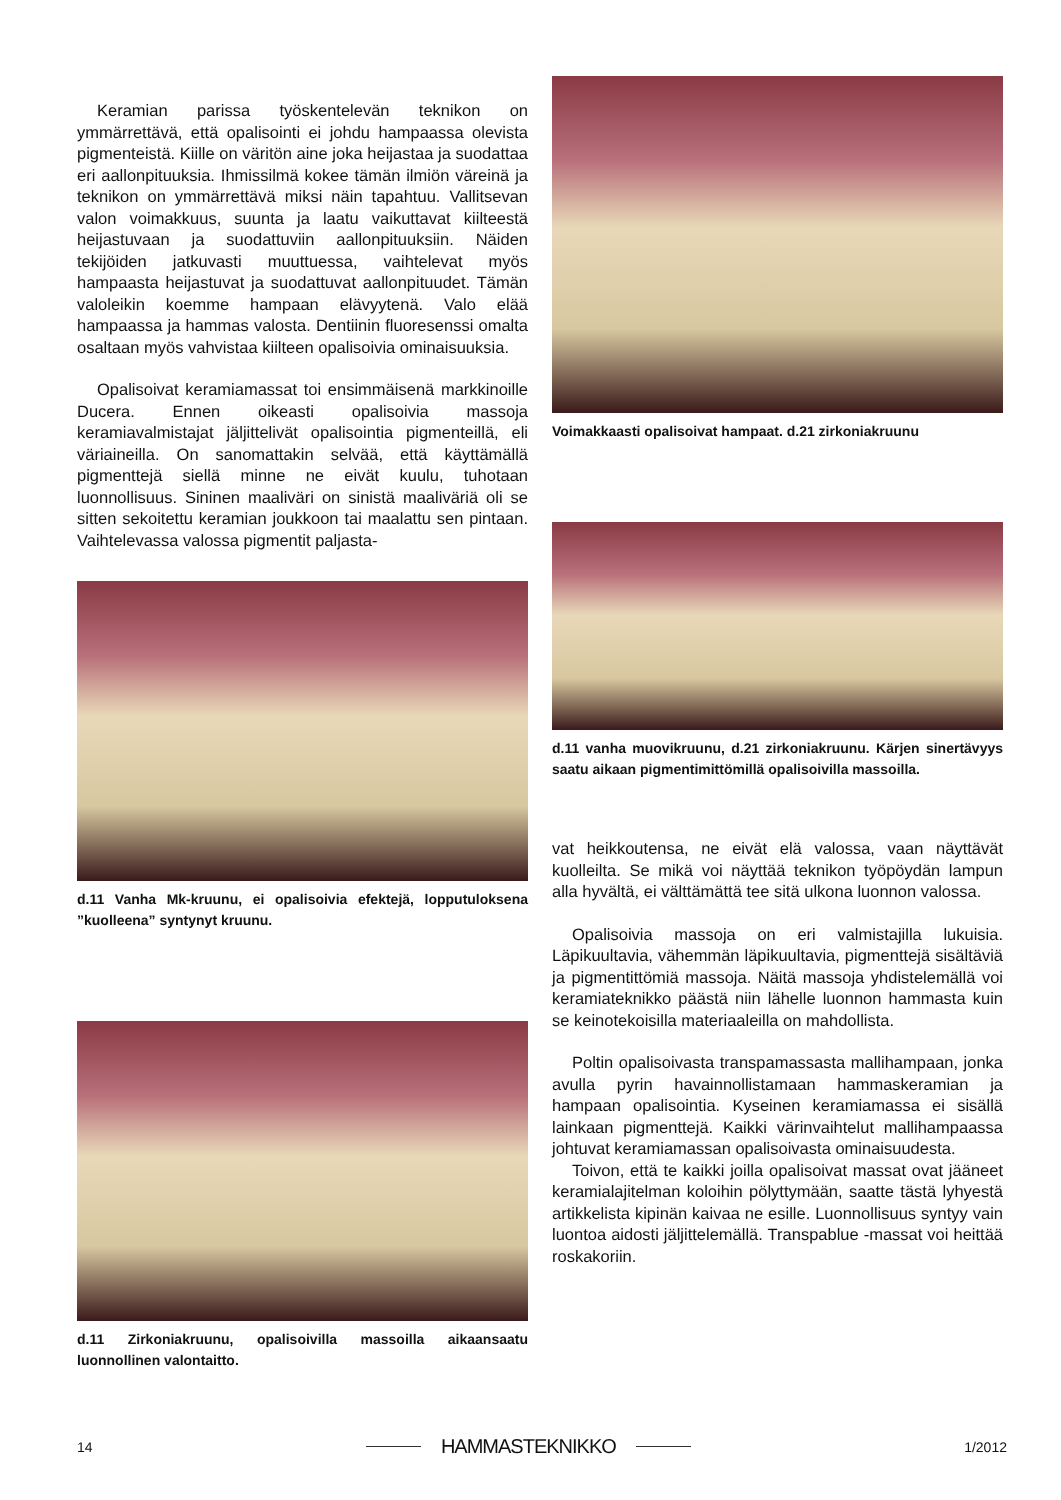Keramian parissa työskentelevän teknikon on ymmärrettävä, että opalisointi ei johdu hampaassa olevista pigmenteistä. Kiille on väritön aine joka heijastaa ja suodattaa eri aallonpituuksia. Ihmissilmä kokee tämän ilmiön väreinä ja teknikon on ymmärrettävä miksi näin tapahtuu. Vallitsevan valon voimakkuus, suunta ja laatu vaikuttavat kiilteestä heijastuvaan ja suodattuviin aallonpituuksiin. Näiden tekijöiden jatkuvasti muuttuessa, vaihtelevat myös hampaasta heijastuvat ja suodattuvat aallonpituudet. Tämän valoleikin koemme hampaan elävyytenä. Valo elää hampaassa ja hammas valosta. Dentiinin fluoresenssi omalta osaltaan myös vahvistaa kiilteen opalisoivia ominaisuuksia.
Opalisoivat keramiamassat toi ensimmäisenä markkinoille Ducera. Ennen oikeasti opalisoivia massoja keramiavalmistajat jäljittelivät opalisointia pigmenteillä, eli väriaineilla. On sanomattakin selvää, että käyttämällä pigmenttejä siellä minne ne eivät kuulu, tuhotaan luonnollisuus. Sininen maaliväri on sinistä maaliväriä oli se sitten sekoitettu keramian joukkoon tai maalattu sen pintaan. Vaihtelevassa valossa pigmentit paljasta-
d.11 Vanha Mk-kruunu, ei opalisoivia efektejä, lopputuloksena ”kuolleena” syntynyt kruunu.
d.11 Zirkoniakruunu, opalisoivilla massoilla aikaansaatu luonnollinen valontaitto.
Voimakkaasti opalisoivat hampaat. d.21 zirkoniakruunu
d.11 vanha muovikruunu, d.21 zirkoniakruunu. Kärjen sinertävyys saatu aikaan pigmentimittömillä opalisoivilla massoilla.
vat heikkoutensa, ne eivät elä valossa, vaan näyttävät kuolleilta. Se mikä voi näyttää teknikon työpöydän lampun alla hyvältä, ei välttämättä tee sitä ulkona luonnon valossa.
Opalisoivia massoja on eri valmistajilla lukuisia. Läpikuultavia, vähemmän läpikuultavia, pigmenttejä sisältäviä ja pigmentittömiä massoja. Näitä massoja yhdistelemällä voi keramiateknikko päästä niin lähelle luonnon hammasta kuin se keinotekoisilla materiaaleilla on mahdollista.
Poltin opalisoivasta transpamassasta mallihampaan, jonka avulla pyrin havainnollistamaan hammaskeramian ja hampaan opalisointia. Kyseinen keramiamassa ei sisällä lainkaan pigmenttejä. Kaikki värinvaihtelut mallihampaassa johtuvat keramiamassan opalisoivasta ominaisuudesta.
Toivon, että te kaikki joilla opalisoivat massat ovat jääneet keramialajitelman koloihin pölyttymään, saatte tästä lyhyestä artikkelista kipinän kaivaa ne esille. Luonnollisuus syntyy vain luontoa aidosti jäljittelemällä. Transpablue -massat voi heittää roskakoriin.
14 HAMMASTEKNIKKO 1/2012